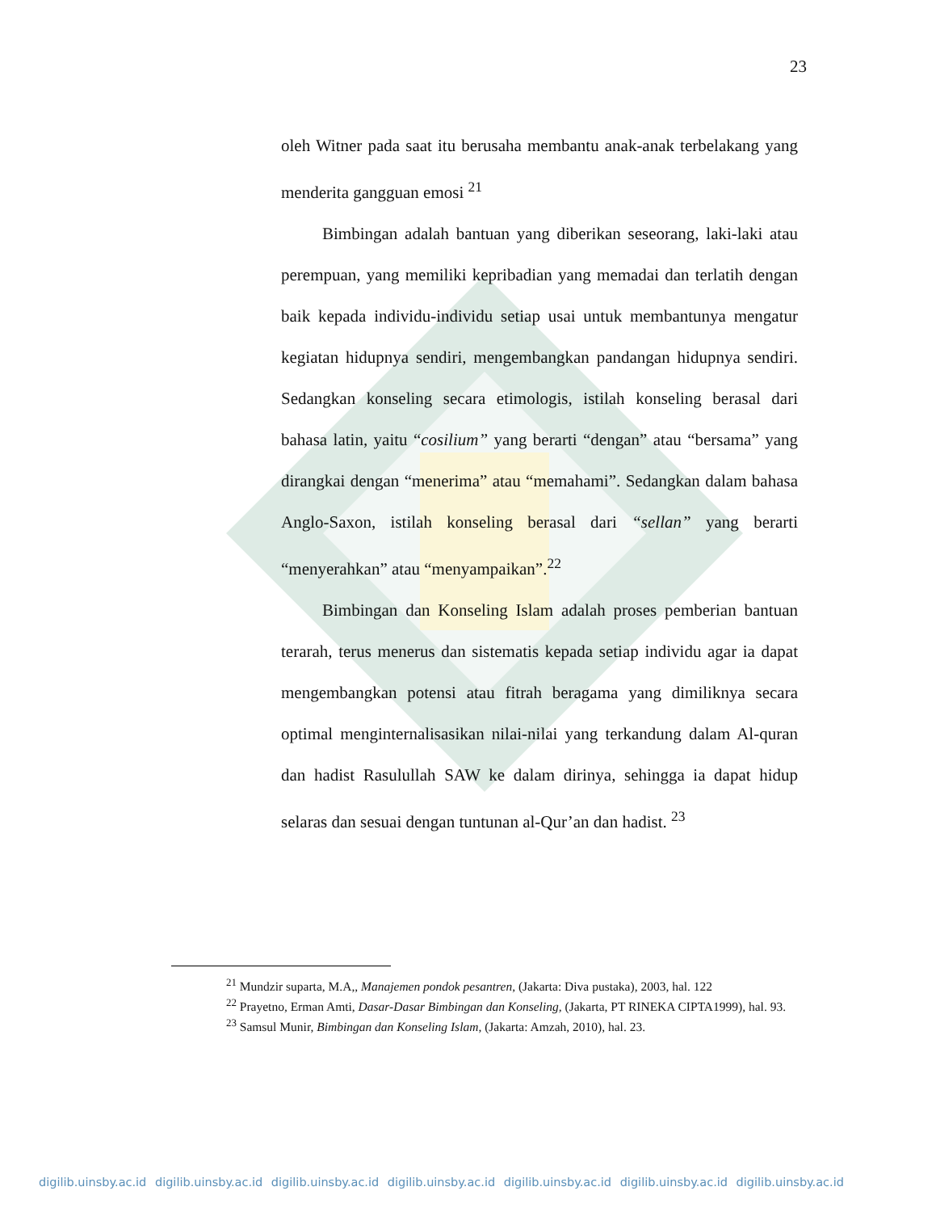23
oleh Witner pada saat itu berusaha membantu anak-anak terbelakang yang menderita gangguan emosi <sup>21</sup>
Bimbingan adalah bantuan yang diberikan seseorang, laki-laki atau perempuan, yang memiliki kepribadian yang memadai dan terlatih dengan baik kepada individu-individu setiap usai untuk membantunya mengatur kegiatan hidupnya sendiri, mengembangkan pandangan hidupnya sendiri. Sedangkan konseling secara etimologis, istilah konseling berasal dari bahasa latin, yaitu “cosilium” yang berarti “dengan” atau “bersama” yang dirangkai dengan “menerima” atau “memahami”. Sedangkan dalam bahasa Anglo-Saxon, istilah konseling berasal dari “sellan” yang berarti “menyerahkan” atau “menyampaikan”.<sup>22</sup>
Bimbingan dan Konseling Islam adalah proses pemberian bantuan terarah, terus menerus dan sistematis kepada setiap individu agar ia dapat mengembangkan potensi atau fitrah beragama yang dimiliknya secara optimal menginternalisasikan nilai-nilai yang terkandung dalam Al-quran dan hadist Rasulullah SAW ke dalam dirinya, sehingga ia dapat hidup selaras dan sesuai dengan tuntunan al-Qur’an dan hadist. <sup>23</sup>
<sup>21</sup> Mundzir suparta, M.A,, Manajemen pondok pesantren, (Jakarta: Diva pustaka), 2003, hal. 122
<sup>22</sup> Prayetno, Erman Amti, Dasar-Dasar Bimbingan dan Konseling, (Jakarta, PT RINEKA CIPTA1999), hal. 93.
<sup>23</sup> Samsul Munir, Bimbingan dan Konseling Islam, (Jakarta: Amzah, 2010), hal. 23.
digilib.uinsby.ac.id digilib.uinsby.ac.id digilib.uinsby.ac.id digilib.uinsby.ac.id digilib.uinsby.ac.id digilib.uinsby.ac.id digilib.uinsby.ac.id